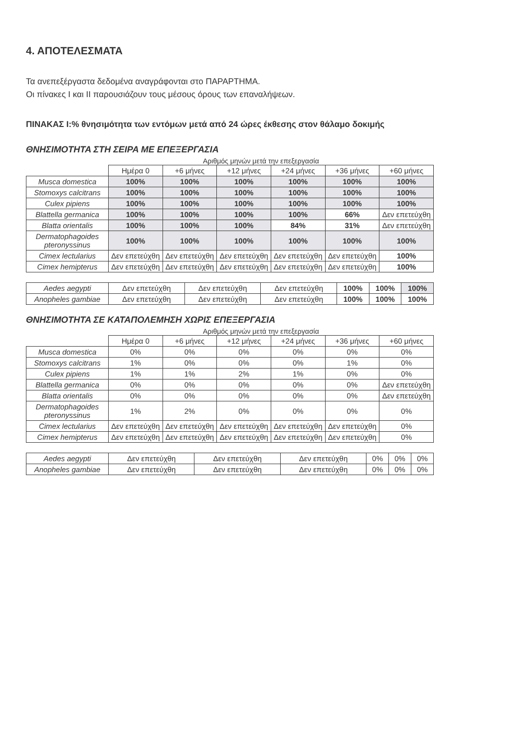4. ΑΠΟΤΕΛΕΣΜΑΤΑ
Τα ανεπεξέργαστα δεδομένα αναγράφονται στο ΠΑΡΑΡΤΗΜΑ.
Οι πίνακες I και II παρουσιάζουν τους μέσους όρους των επαναλήψεων.
ΠΙΝΑΚΑΣ I:% θνησιμότητα των εντόμων μετά από 24 ώρες έκθεσης στον θάλαμο δοκιμής
ΘΝΗΣΙΜΟΤΗΤΑ ΣΤΗ ΣΕΙΡΑ ΜΕ ΕΠΕΞΕΡΓΑΣΙΑ
Αριθμός μηνών μετά την επεξεργασία
| | Ημέρα 0 | +6 μήνες | +12 μήνες | +24 μήνες | +36 μήνες | +60 μήνες |
| --- | --- | --- | --- | --- | --- | --- |
| Musca domestica | 100% | 100% | 100% | 100% | 100% | 100% |
| Stomoxys calcitrans | 100% | 100% | 100% | 100% | 100% | 100% |
| Culex pipiens | 100% | 100% | 100% | 100% | 100% | 100% |
| Blattella germanica | 100% | 100% | 100% | 100% | 66% | Δεν επετεύχθη |
| Blatta orientalis | 100% | 100% | 100% | 84% | 31% | Δεν επετεύχθη |
| Dermatophagoides pteronyssinus | 100% | 100% | 100% | 100% | 100% | 100% |
| Cimex lectularius | Δεν επετεύχθη | Δεν επετεύχθη | Δεν επετεύχθη | Δεν επετεύχθη | Δεν επετεύχθη | 100% |
| Cimex hemipterus | Δεν επετεύχθη | Δεν επετεύχθη | Δεν επετεύχθη | Δεν επετεύχθη | Δεν επετεύχθη | 100% |
| Aedes aegypti | Δεν επετεύχθη | Δεν επετεύχθη | Δεν επετεύχθη | 100% | 100% | 100% |
| Anopheles gambiae | Δεν επετεύχθη | Δεν επετεύχθη | Δεν επετεύχθη | 100% | 100% | 100% |
ΘΝΗΣΙΜΟΤΗΤΑ ΣΕ ΚΑΤΑΠΟΛΕΜΗΣΗ ΧΩΡΙΣ ΕΠΕΞΕΡΓΑΣΙΑ
Αριθμός μηνών μετά την επεξεργασία
| | Ημέρα 0 | +6 μήνες | +12 μήνες | +24 μήνες | +36 μήνες | +60 μήνες |
| --- | --- | --- | --- | --- | --- | --- |
| Musca domestica | 0% | 0% | 0% | 0% | 0% | 0% |
| Stomoxys calcitrans | 1% | 0% | 0% | 0% | 1% | 0% |
| Culex pipiens | 1% | 1% | 2% | 1% | 0% | 0% |
| Blattella germanica | 0% | 0% | 0% | 0% | 0% | Δεν επετεύχθη |
| Blatta orientalis | 0% | 0% | 0% | 0% | 0% | Δεν επετεύχθη |
| Dermatophagoides pteronyssinus | 1% | 2% | 0% | 0% | 0% | 0% |
| Cimex lectularius | Δεν επετεύχθη | Δεν επετεύχθη | Δεν επετεύχθη | Δεν επετεύχθη | Δεν επετεύχθη | 0% |
| Cimex hemipterus | Δεν επετεύχθη | Δεν επετεύχθη | Δεν επετεύχθη | Δεν επετεύχθη | Δεν επετεύχθη | 0% |
| Aedes aegypti | Δεν επετεύχθη | Δεν επετεύχθη | Δεν επετεύχθη | 0% | 0% | 0% |
| Anopheles gambiae | Δεν επετεύχθη | Δεν επετεύχθη | Δεν επετεύχθη | 0% | 0% | 0% |